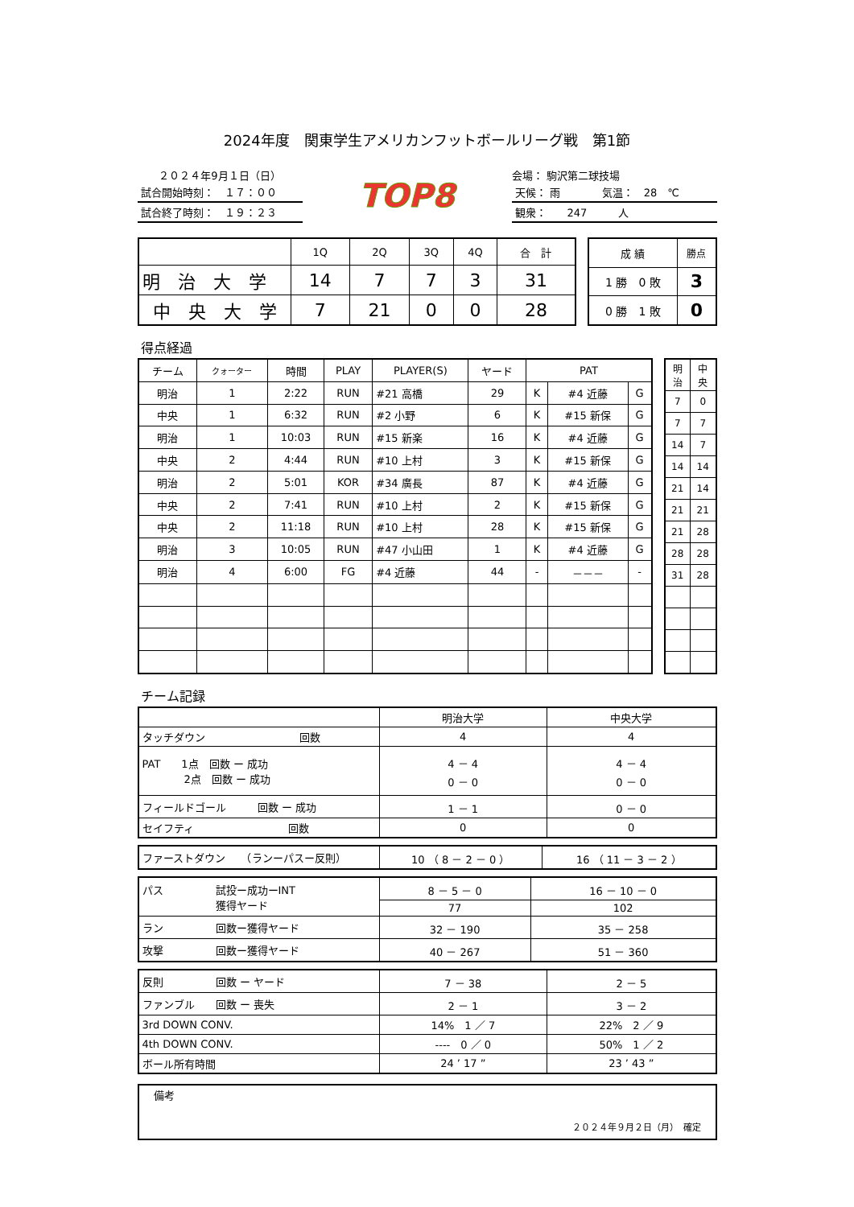2024年度　関東学生アメリカンフットボールリーグ戦　第1節
２０２４年9月１日（日）
試合開始時刻：　１７：００
試合終了時刻：　１９：２３
TOP8
会場： 駒沢第二球技場
天候： 雨　　　　気温：　28　℃
観衆：　　247　　　人
| | 1Q | 2Q | 3Q | 4Q | 合 計 |
| 明 治 大 学 | 14 | 7 | 7 | 3 | 31 |
| 中 央 大 学 | 7 | 21 | 0 | 0 | 28 |
| 成 績 | 勝点 |
| 1 勝 0 敗 | 3 |
| 0 勝 1 敗 | 0 |
得点経過
| チーム | クォーター | 時間 | PLAY | PLAYER(S) | ヤード | PAT | | |
| 明治 | 1 | 2:22 | RUN | #21 高橋 | 29 | K | #4 近藤 | G |
| 中央 | 1 | 6:32 | RUN | #2 小野 | 6 | K | #15 新保 | G |
| 明治 | 1 | 10:03 | RUN | #15 新楽 | 16 | K | #4 近藤 | G |
| 中央 | 2 | 4:44 | RUN | #10 上村 | 3 | K | #15 新保 | G |
| 明治 | 2 | 5:01 | KOR | #34 廣長 | 87 | K | #4 近藤 | G |
| 中央 | 2 | 7:41 | RUN | #10 上村 | 2 | K | #15 新保 | G |
| 中央 | 2 | 11:18 | RUN | #10 上村 | 28 | K | #15 新保 | G |
| 明治 | 3 | 10:05 | RUN | #47 小山田 | 1 | K | #4 近藤 | G |
| 明治 | 4 | 6:00 | FG | #4 近藤 | 44 | - | －－－ | - |
| 明治 | 中央 |
| 7 | 0 |
| 7 | 7 |
| 14 | 7 |
| 14 | 14 |
| 21 | 14 |
| 21 | 21 |
| 21 | 28 |
| 28 | 28 |
| 31 | 28 |
チーム記録
| | 明治大学 | 中央大学 |
| タッチダウン 回数 | 4 | 4 |
| PAT 1点 回数 ー 成功 2点 回数 ー 成功 | 4 － 4 0 － 0 | 4 － 4 0 － 0 |
| フィールドゴール 回数 ー 成功 | 1 － 1 | 0 － 0 |
| セイフティ 回数 | 0 | 0 |
| ファーストダウン （ランーパスー反則） | 10 （ 8 － 2 － 0 ） | 16 （ 11 － 3 － 2 ） |
| パス 試投ー成功ーINT 獲得ヤード | 8 － 5 － 0 | 16 － 10 － 0 |
| | 77 | 102 |
| ラン 回数ー獲得ヤード | 32 － 190 | 35 － 258 |
| 攻撃 回数ー獲得ヤード | 40 － 267 | 51 － 360 |
| 反則 回数 ー ヤード | 7 － 38 | 2 － 5 |
| ファンブル 回数 ー 喪失 | 2 － 1 | 3 － 2 |
| 3rd DOWN CONV. | 14% 1 ／ 7 | 22% 2 ／ 9 |
| 4th DOWN CONV. | ---- 0 ／ 0 | 50% 1 ／ 2 |
| ボール所有時間 | 24 ’ 17 ” | 23 ’ 43 ” |
備考
２０２４年９月２日（月）　確定